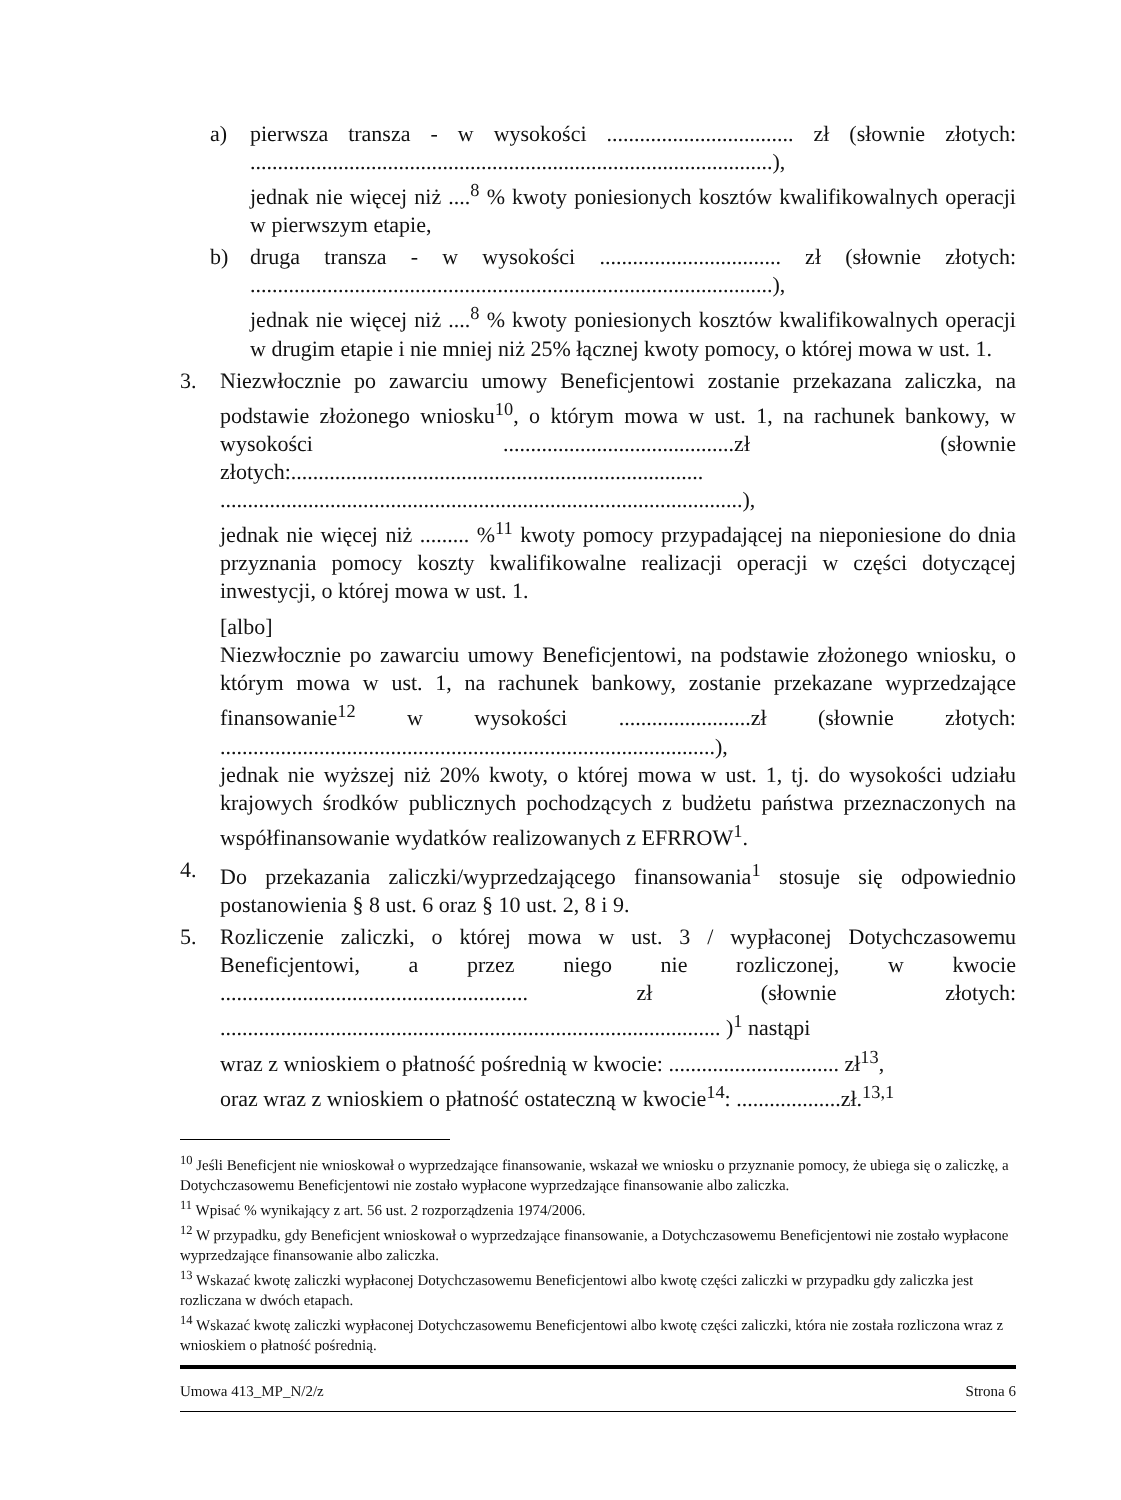a) pierwsza transza - w wysokości .................................. zł (słownie złotych: ...............................................................................................),
jednak nie więcej niż ....<sup>8</sup> % kwoty poniesionych kosztów kwalifikowalnych operacji w pierwszym etapie,
b) druga transza - w wysokości ................................. zł (słownie złotych: ...............................................................................................),
jednak nie więcej niż ....<sup>8</sup> % kwoty poniesionych kosztów kwalifikowalnych operacji w drugim etapie i nie mniej niż 25% łącznej kwoty pomocy, o której mowa w ust. 1.
3. Niezwłocznie po zawarciu umowy Beneficjentowi zostanie przekazana zaliczka, na podstawie złożonego wniosku<sup>10</sup>, o którym mowa w ust. 1, na rachunek bankowy, w wysokości ..........................................zł (słownie złotych:........................................................................... ...............................................................................................),
jednak nie więcej niż ......... %<sup>11</sup> kwoty pomocy przypadającej na nieponiesione do dnia przyznania pomocy koszty kwalifikowalne realizacji operacji w części dotyczącej inwestycji, o której mowa w ust. 1.
[albo]
Niezwłocznie po zawarciu umowy Beneficjentowi, na podstawie złożonego wniosku, o którym mowa w ust. 1, na rachunek bankowy, zostanie przekazane wyprzedzające finansowanie<sup>12</sup> w wysokości ........................zł (słownie złotych: ..........................................................................................),
jednak nie wyższej niż 20% kwoty, o której mowa w ust. 1, tj. do wysokości udziału krajowych środków publicznych pochodzących z budżetu państwa przeznaczonych na współfinansowanie wydatków realizowanych z EFRROW<sup>1</sup>.
4. Do przekazania zaliczki/wyprzedzającego finansowania<sup>1</sup> stosuje się odpowiednio postanowienia § 8 ust. 6 oraz § 10 ust. 2, 8 i 9.
5. Rozliczenie zaliczki, o której mowa w ust. 3 / wypłaconej Dotychczasowemu Beneficjentowi, a przez niego nie rozliczonej, w kwocie ........................................................ zł (słownie złotych: ........................................................................................... )<sup>1</sup> nastąpi
wraz z wnioskiem o płatność pośrednią w kwocie: ............................... zł<sup>13</sup>,
oraz wraz z wnioskiem o płatność ostateczną w kwocie<sup>14</sup>: ...................zł.<sup>13,1</sup>
<sup>10</sup> Jeśli Beneficjent nie wnioskował o wyprzedzające finansowanie, wskazał we wniosku o przyznanie pomocy, że ubiega się o zaliczkę, a Dotychczasowemu Beneficjentowi nie zostało wypłacone wyprzedzające finansowanie albo zaliczka.
<sup>11</sup> Wpisać % wynikający z art. 56 ust. 2 rozporządzenia 1974/2006.
<sup>12</sup> W przypadku, gdy Beneficjent wnioskował o wyprzedzające finansowanie, a Dotychczasowemu Beneficjentowi nie zostało wypłacone wyprzedzające finansowanie albo zaliczka.
<sup>13</sup> Wskazać kwotę zaliczki wypłaconej Dotychczasowemu Beneficjentowi albo kwotę części zaliczki w przypadku gdy zaliczka jest rozliczana w dwóch etapach.
<sup>14</sup> Wskazać kwotę zaliczki wypłaconej Dotychczasowemu Beneficjentowi albo kwotę części zaliczki, która nie została rozliczona wraz z wnioskiem o płatność pośrednią.
Umowa 413_MP_N/2/z Strona 6